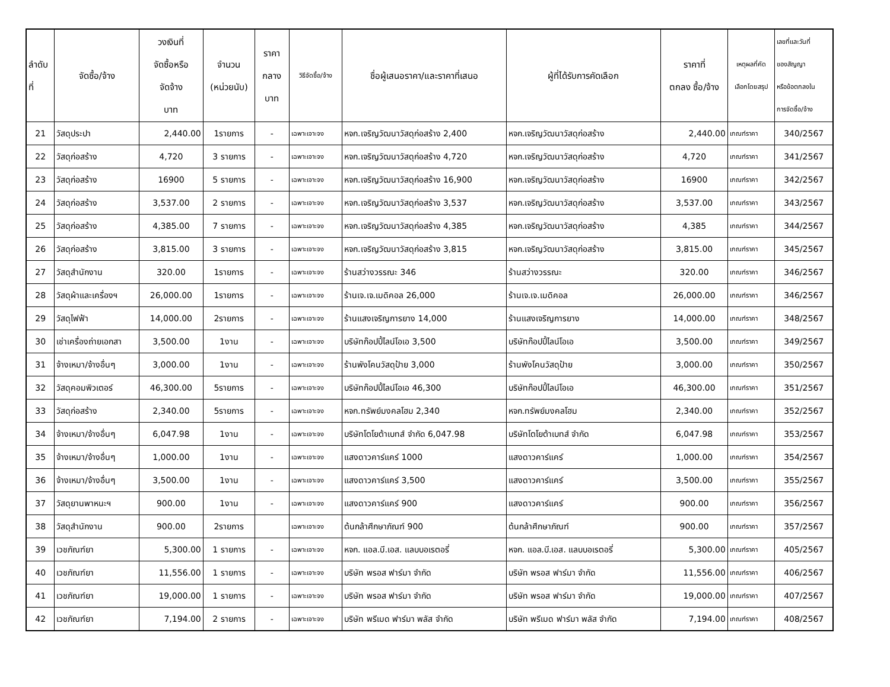| ลำดับ ที่ | จัดซื้อ/จ้าง | วงเงินที่ จัดซื้อหรือ จัดจ้าง บาท | จำนวน (หน่วยนับ) | ราคา กลาง บาท | วิธีจัดซื้อ/จ้าง | ชื่อผู้เสนอราคา/และราคาที่เสนอ | ผู้ที่ได้รับการคัดเลือก | ราคาที่ ตกลง ซื้อ/จ้าง | เหตุผลที่คัด เลือกโดยสรุป | เลขที่และวันที่ ของสัญญา หรือข้อตกลงใน การจัดซื้อ/จ้าง |
| --- | --- | --- | --- | --- | --- | --- | --- | --- | --- | --- |
| 21 | วัสดุประปา | 2,440.00 | 1รายการ | - | เฉพาะเจาะจง | หจก.เจริญวัฒนาวัสดุก่อสร้าง 2,400 | หจก.เจริญวัฒนาวัสดุก่อสร้าง | 2,440.00 | เกณฑ์ราคา | 340/2567 |
| 22 | วัสดุก่อสร้าง | 4,720 | 3 รายการ | - | เฉพาะเจาะจง | หจก.เจริญวัฒนาวัสดุก่อสร้าง 4,720 | หจก.เจริญวัฒนาวัสดุก่อสร้าง | 4,720 | เกณฑ์ราคา | 341/2567 |
| 23 | วัสดุก่อสร้าง | 16900 | 5 รายการ | - | เฉพาะเจาะจง | หจก.เจริญวัฒนาวัสดุก่อสร้าง 16,900 | หจก.เจริญวัฒนาวัสดุก่อสร้าง | 16900 | เกณฑ์ราคา | 342/2567 |
| 24 | วัสดุก่อสร้าง | 3,537.00 | 2 รายการ | - | เฉพาะเจาะจง | หจก.เจริญวัฒนาวัสดุก่อสร้าง 3,537 | หจก.เจริญวัฒนาวัสดุก่อสร้าง | 3,537.00 | เกณฑ์ราคา | 343/2567 |
| 25 | วัสดุก่อสร้าง | 4,385.00 | 7 รายการ | - | เฉพาะเจาะจง | หจก.เจริญวัฒนาวัสดุก่อสร้าง 4,385 | หจก.เจริญวัฒนาวัสดุก่อสร้าง | 4,385 | เกณฑ์ราคา | 344/2567 |
| 26 | วัสดุก่อสร้าง | 3,815.00 | 3 รายการ | - | เฉพาะเจาะจง | หจก.เจริญวัฒนาวัสดุก่อสร้าง 3,815 | หจก.เจริญวัฒนาวัสดุก่อสร้าง | 3,815.00 | เกณฑ์ราคา | 345/2567 |
| 27 | วัสดุสำนักงาน | 320.00 | 1รายการ | - | เฉพาะเจาะจง | ร้านสว่างวรรณะ 346 | ร้านสว่างวรรณะ | 320.00 | เกณฑ์ราคา | 346/2567 |
| 28 | วัสดุผ้าและเครื่องฯ | 26,000.00 | 1รายการ | - | เฉพาะเจาะจง | ร้านเจ.เจ.เมดิคอล 26,000 | ร้านเจ.เจ.เมดิคอล | 26,000.00 | เกณฑ์ราคา | 346/2567 |
| 29 | วัสดุไฟฟ้า | 14,000.00 | 2รายการ | - | เฉพาะเจาะจง | ร้านแสงเจริญการยาง 14,000 | ร้านแสงเจริญการยาง | 14,000.00 | เกณฑ์ราคา | 348/2567 |
| 30 | เช่าเครื่องถ่ายเอกสา | 3,500.00 | 1งาน | - | เฉพาะเจาะจง | บริษัทก๊อปปี้ไลน์โอเอ 3,500 | บริษัทก๊อปปี้ไลน์โอเอ | 3,500.00 | เกณฑ์ราคา | 349/2567 |
| 31 | จ้างเหมา/จ้างอื่นๆ | 3,000.00 | 1งาน | - | เฉพาะเจาะจง | ร้านพังโคนวัสดุป้าย 3,000 | ร้านพังโคนวัสดุป้าย | 3,000.00 | เกณฑ์ราคา | 350/2567 |
| 32 | วัสดุคอมพิวเตอร์ | 46,300.00 | 5รายการ | - | เฉพาะเจาะจง | บริษัทก๊อปปี้ไลน์โอเอ 46,300 | บริษัทก๊อปปี้ไลน์โอเอ | 46,300.00 | เกณฑ์ราคา | 351/2567 |
| 33 | วัสดุก่อสร้าง | 2,340.00 | 5รายการ | - | เฉพาะเจาะจง | หจก.ทรัพย์มงคลโฮม 2,340 | หจก.ทรัพย์มงคลโฮม | 2,340.00 | เกณฑ์ราคา | 352/2567 |
| 34 | จ้างเหมา/จ้างอื่นๆ | 6,047.98 | 1งาน | - | เฉพาะเจาะจง | บริษัทโตโยต้าเบทส์ จำกัด 6,047.98 | บริษัทโตโยต้าเบทส์ จำกัด | 6,047.98 | เกณฑ์ราคา | 353/2567 |
| 35 | จ้างเหมา/จ้างอื่นๆ | 1,000.00 | 1งาน | - | เฉพาะเจาะจง | แสงดาวคาร์แคร์ 1000 | แสงดาวคาร์แคร์ | 1,000.00 | เกณฑ์ราคา | 354/2567 |
| 36 | จ้างเหมา/จ้างอื่นๆ | 3,500.00 | 1งาน | - | เฉพาะเจาะจง | แสงดาวคาร์แคร์ 3,500 | แสงดาวคาร์แคร์ | 3,500.00 | เกณฑ์ราคา | 355/2567 |
| 37 | วัสดุยานพาหนะฯ | 900.00 | 1งาน | - | เฉพาะเจาะจง | แสงดาวคาร์แคร์ 900 | แสงดาวคาร์แคร์ | 900.00 | เกณฑ์ราคา | 356/2567 |
| 38 | วัสดุสำนักงาน | 900.00 | 2รายการ | | เฉพาะเจาะจง | ต้นกล้าศึกษาภัณฑ์ 900 | ต้นกล้าศึกษาภัณฑ์ | 900.00 | เกณฑ์ราคา | 357/2567 |
| 39 | เวชภัณฑ์ยา | 5,300.00 | 1 รายการ | - | เฉพาะเจาะจง | หจก. แอล.บี.เอส. แลบบอเรตอรี่ | หจก. แอล.บี.เอส. แลบบอเรตอรี่ | 5,300.00 | เกณฑ์ราคา | 405/2567 |
| 40 | เวชภัณฑ์ยา | 11,556.00 | 1 รายการ | - | เฉพาะเจาะจง | บริษัท พรอส ฟาร์มา จำกัด | บริษัท พรอส ฟาร์มา จำกัด | 11,556.00 | เกณฑ์ราคา | 406/2567 |
| 41 | เวชภัณฑ์ยา | 19,000.00 | 1 รายการ | - | เฉพาะเจาะจง | บริษัท พรอส ฟาร์มา จำกัด | บริษัท พรอส ฟาร์มา จำกัด | 19,000.00 | เกณฑ์ราคา | 407/2567 |
| 42 | เวชภัณฑ์ยา | 7,194.00 | 2 รายการ | - | เฉพาะเจาะจง | บริษัท พรีเมด ฟาร์มา พลัส จำกัด | บริษัท พรีเมด ฟาร์มา พลัส จำกัด | 7,194.00 | เกณฑ์ราคา | 408/2567 |